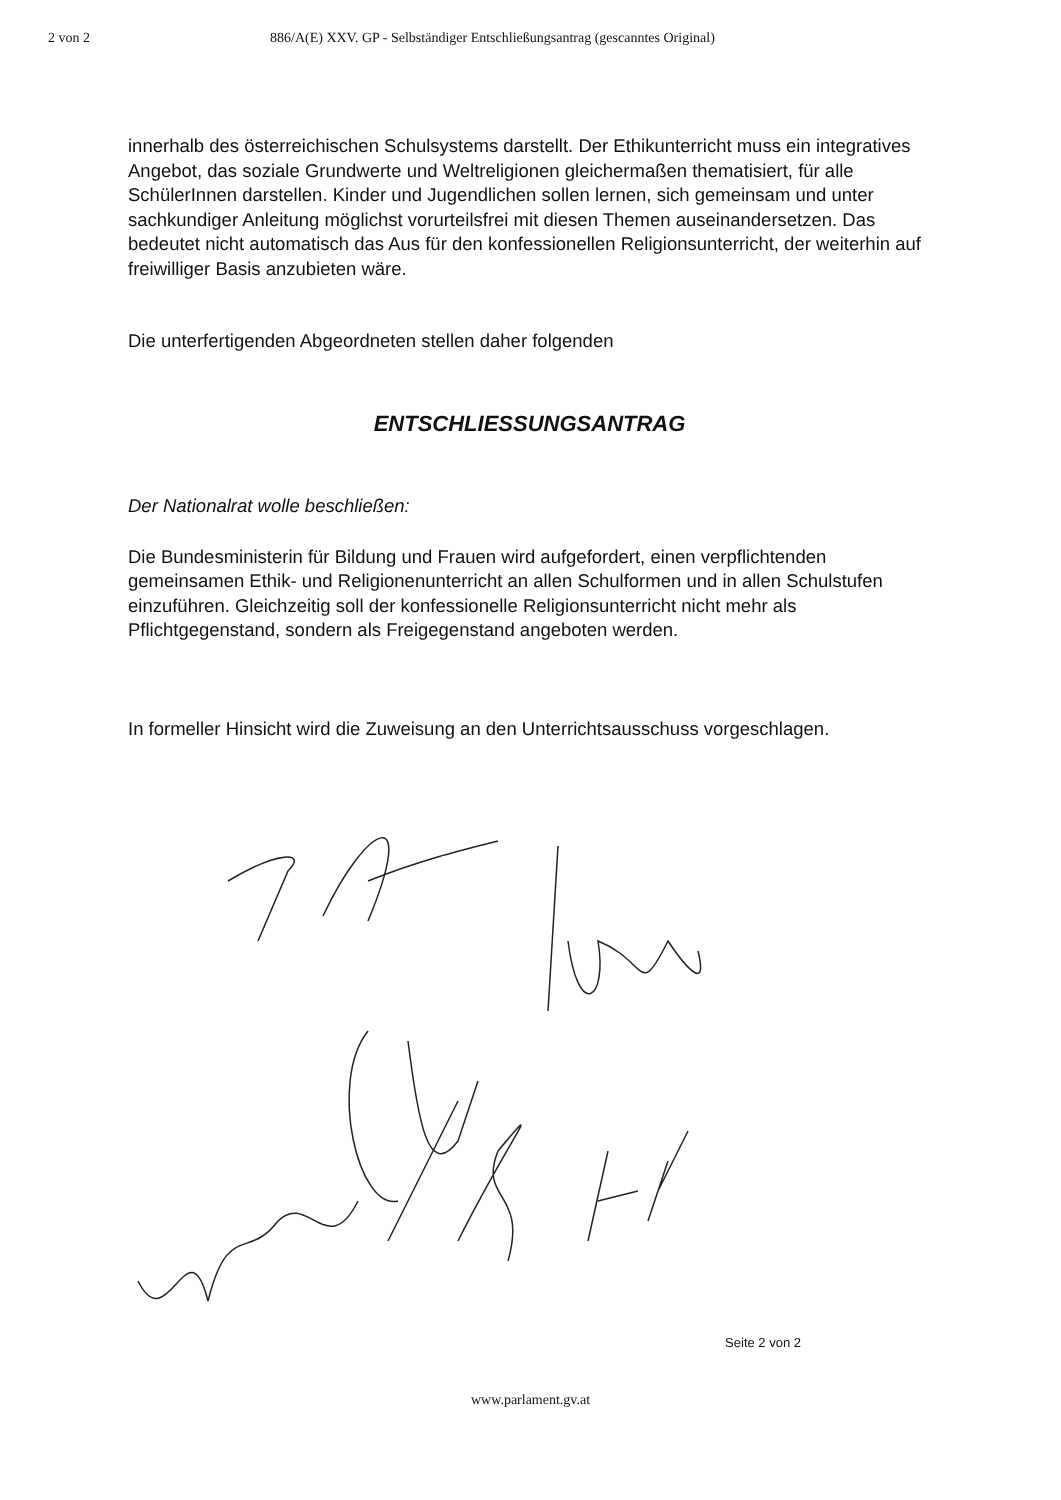2 von 2 886/A(E) XXV. GP - Selbständiger Entschließungsantrag (gescanntes Original)
innerhalb des österreichischen Schulsystems darstellt. Der Ethikunterricht muss ein integratives Angebot, das soziale Grundwerte und Weltreligionen gleichermaßen thematisiert, für alle SchülerInnen darstellen. Kinder und Jugendlichen sollen lernen, sich gemeinsam und unter sachkundiger Anleitung möglichst vorurteilsfrei mit diesen Themen auseinandersetzen. Das bedeutet nicht automatisch das Aus für den konfessionellen Religionsunterricht, der weiterhin auf freiwilliger Basis anzubieten wäre.
Die unterfertigenden Abgeordneten stellen daher folgenden
ENTSCHLIESSUNGSANTRAG
Der Nationalrat wolle beschließen:
Die Bundesministerin für Bildung und Frauen wird aufgefordert, einen verpflichtenden gemeinsamen Ethik- und Religionenunterricht an allen Schulformen und in allen Schulstufen einzuführen. Gleichzeitig soll der konfessionelle Religionsunterricht nicht mehr als Pflichtgegenstand, sondern als Freigegenstand angeboten werden.
In formeller Hinsicht wird die Zuweisung an den Unterrichtsausschuss vorgeschlagen.
Seite 2 von 2
www.parlament.gv.at